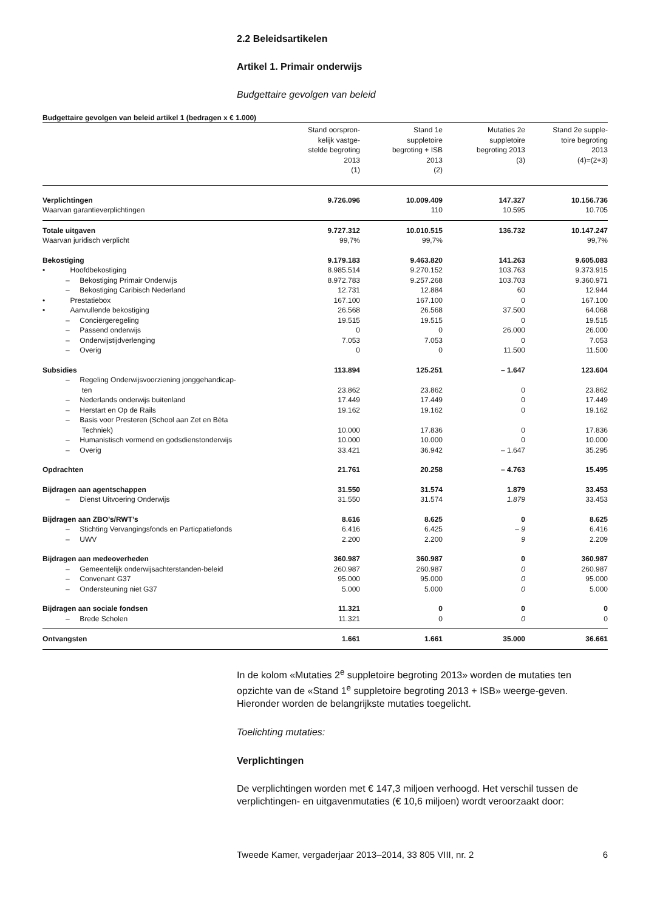2.2 Beleidsartikelen
Artikel 1. Primair onderwijs
Budgettaire gevolgen van beleid
Budgettaire gevolgen van beleid artikel 1 (bedragen x € 1.000)
| | Stand oorspron- kelijk vastge- stelde begroting 2013 (1) | Stand 1e suppletoire begroting + ISB 2013 (2) | Mutaties 2e suppletoire begroting 2013 (3) | Stand 2e supple- toire begroting 2013 (4)=(2+3) |
| --- | --- | --- | --- | --- |
| Verplichtingen | 9.726.096 | 10.009.409 | 147.327 | 10.156.736 |
| Waarvan garantieverplichtingen | | 110 | 10.595 | 10.705 |
| Totale uitgaven | 9.727.312 | 10.010.515 | 136.732 | 10.147.247 |
| Waarvan juridisch verplicht | 99,7% | 99,7% | | 99,7% |
| Bekostiging | 9.179.183 | 9.463.820 | 141.263 | 9.605.083 |
| • Hoofdbekostiging | 8.985.514 | 9.270.152 | 103.763 | 9.373.915 |
| – Bekostiging Primair Onderwijs | 8.972.783 | 9.257.268 | 103.703 | 9.360.971 |
| – Bekostiging Caribisch Nederland | 12.731 | 12.884 | 60 | 12.944 |
| • Prestatiebox | 167.100 | 167.100 | 0 | 167.100 |
| • Aanvullende bekostiging | 26.568 | 26.568 | 37.500 | 64.068 |
| – Conciërgeregeling | 19.515 | 19.515 | 0 | 19.515 |
| – Passend onderwijs | 0 | 0 | 26.000 | 26.000 |
| – Onderwijstijdverlenging | 7.053 | 7.053 | 0 | 7.053 |
| – Overig | 0 | 0 | 11.500 | 11.500 |
| Subsidies | 113.894 | 125.251 | – 1.647 | 123.604 |
| – Regeling Onderwijsvoorziening jonggehandicap- ten | 23.862 | 23.862 | 0 | 23.862 |
| – Nederlands onderwijs buitenland | 17.449 | 17.449 | 0 | 17.449 |
| – Herstart en Op de Rails | 19.162 | 19.162 | 0 | 19.162 |
| – Basis voor Presteren (School aan Zet en Bèta Techniek) | 10.000 | 17.836 | 0 | 17.836 |
| – Humanistisch vormend en godsdienstonderwijs | 10.000 | 10.000 | 0 | 10.000 |
| – Overig | 33.421 | 36.942 | – 1.647 | 35.295 |
| Opdrachten | 21.761 | 20.258 | – 4.763 | 15.495 |
| Bijdragen aan agentschappen | 31.550 | 31.574 | 1.879 | 33.453 |
| – Dienst Uitvoering Onderwijs | 31.550 | 31.574 | 1.879 | 33.453 |
| Bijdragen aan ZBO’s/RWT’s | 8.616 | 8.625 | 0 | 8.625 |
| – Stichting Vervangingsfonds en Particpatiefonds | 6.416 | 6.425 | – 9 | 6.416 |
| – UWV | 2.200 | 2.200 | 9 | 2.209 |
| Bijdragen aan medeoverheden | 360.987 | 360.987 | 0 | 360.987 |
| – Gemeentelijk onderwijsachterstanden-beleid | 260.987 | 260.987 | 0 | 260.987 |
| – Convenant G37 | 95.000 | 95.000 | 0 | 95.000 |
| – Ondersteuning niet G37 | 5.000 | 5.000 | 0 | 5.000 |
| Bijdragen aan sociale fondsen | 11.321 | 0 | 0 | 0 |
| – Brede Scholen | 11.321 | 0 | 0 | 0 |
| Ontvangsten | 1.661 | 1.661 | 35.000 | 36.661 |
In de kolom «Mutaties 2<sup>e</sup> suppletoire begroting 2013» worden de mutaties ten opzichte van de «Stand 1<sup>e</sup> suppletoire begroting 2013 + ISB» weerge-geven. Hieronder worden de belangrijkste mutaties toegelicht.
Toelichting mutaties:
Verplichtingen
De verplichtingen worden met € 147,3 miljoen verhoogd. Het verschil tussen de verplichtingen- en uitgavenmutaties (€ 10,6 miljoen) wordt veroorzaakt door:
Tweede Kamer, vergaderjaar 2013–2014, 33 805 VIII, nr. 2 6